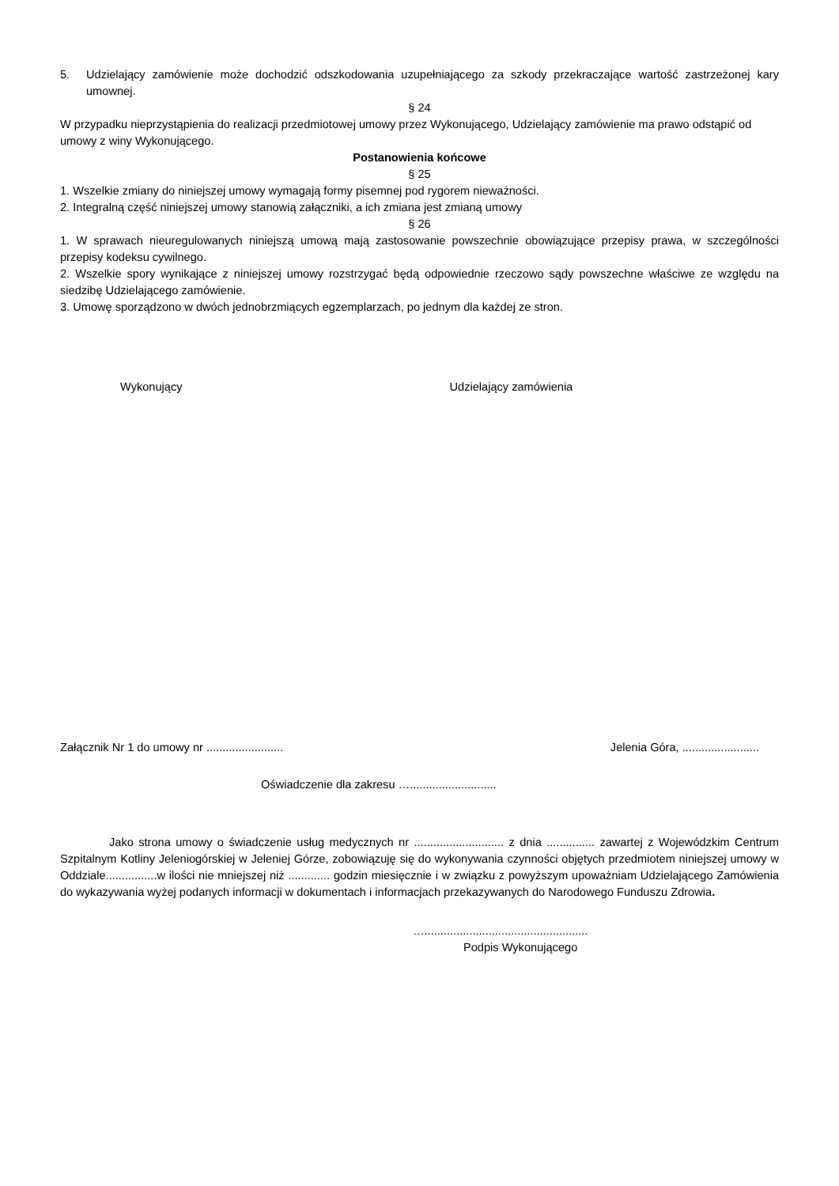5. Udzielający zamówienie może dochodzić odszkodowania uzupełniającego za szkody przekraczające wartość zastrzeżonej kary umownej.
§ 24
W przypadku nieprzystąpienia do realizacji przedmiotowej umowy przez Wykonującego, Udzielający zamówienie ma prawo odstąpić od umowy z winy Wykonującego.
Postanowienia końcowe
§ 25
1. Wszelkie zmiany do niniejszej umowy wymagają formy pisemnej pod rygorem nieważności.
2. Integralną część niniejszej umowy stanowią załączniki, a ich zmiana jest zmianą umowy
§ 26
1. W sprawach nieuregulowanych niniejszą umową mają zastosowanie powszechnie obowiązujące przepisy prawa, w szczególności przepisy kodeksu cywilnego.
2. Wszelkie spory wynikające z niniejszej umowy rozstrzygać będą odpowiednie rzeczowo sądy powszechne właściwe ze względu na siedzibę Udzielającego zamówienie.
3. Umowę sporządzono w dwóch jednobrzmiących egzemplarzach, po jednym dla każdej ze stron.
Wykonujący Udzielający zamówienia
Załącznik Nr 1 do umowy nr ........................ Jelenia Góra, ........................
Oświadczenie dla zakresu …...........................
Jako strona umowy o świadczenie usług medycznych nr ............................ z dnia ............... zawartej z Wojewódzkim Centrum Szpitalnym Kotliny Jeleniogórskiej w Jeleniej Górze, zobowiązuję się do wykonywania czynności objętych przedmiotem niniejszej umowy w Oddziale................w ilości nie mniejszej niż ............. godzin miesięcznie i w związku z powyższym upoważniam Udzielającego Zamówienia do wykazywania wyżej podanych informacji w dokumentach i informacjach przekazywanych do Narodowego Funduszu Zdrowia.
…...................................................
Podpis Wykonującego